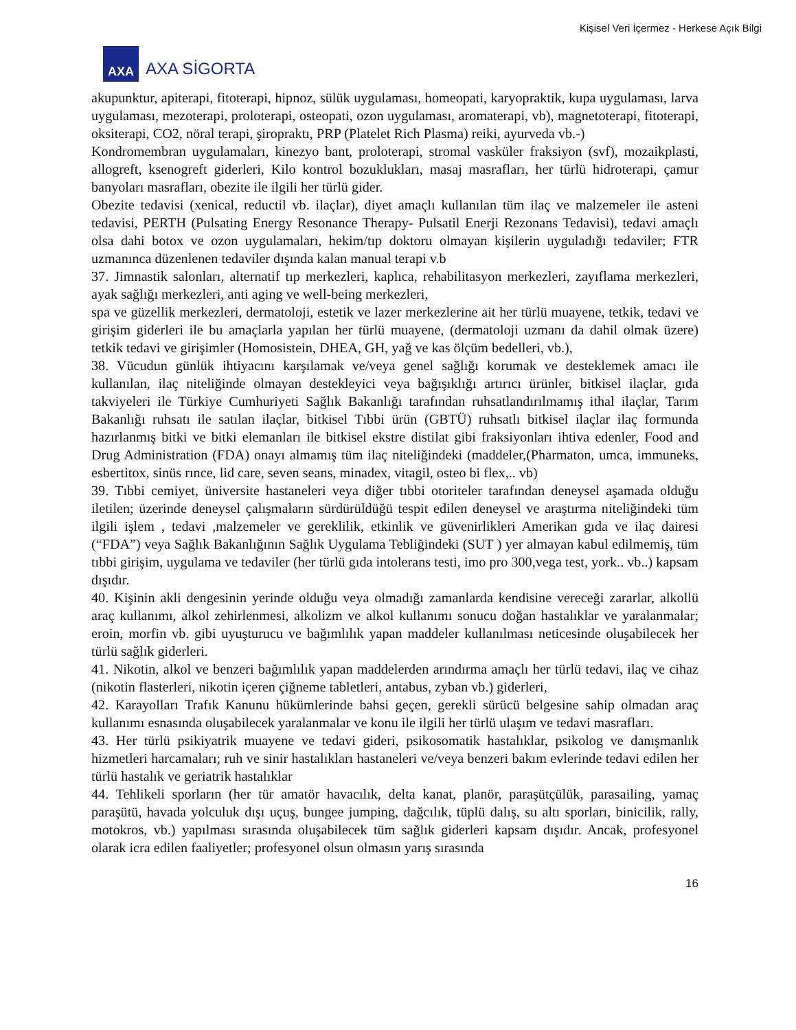Kişisel Veri İçermez - Herkese Açık Bilgi
AXA
AXA SİGORTA
akupunktur, apiterapi, fitoterapi, hipnoz, sülük uygulaması, homeopati, karyopraktik, kupa uygulaması, larva uygulaması, mezoterapi, proloterapi, osteopati, ozon uygulaması, aromaterapi, vb), magnetoterapi, fitoterapi, oksiterapi, CO2, nöral terapi, şiropraktı, PRP (Platelet Rich Plasma) reiki, ayurveda vb.-)
Kondromembran uygulamaları, kinezyo bant, proloterapi, stromal vasküler fraksiyon (svf), mozaikplasti, allogreft, ksenogreft giderleri, Kilo kontrol bozuklukları, masaj masrafları, her türlü hidroterapi, çamur banyoları masrafları, obezite ile ilgili her türlü gider.
Obezite tedavisi (xenical, reductil vb. ilaçlar), diyet amaçlı kullanılan tüm ilaç ve malzemeler ile asteni tedavisi, PERTH (Pulsating Energy Resonance Therapy- Pulsatil Enerji Rezonans Tedavisi), tedavi amaçlı olsa dahi botox ve ozon uygulamaları, hekim/tıp doktoru olmayan kişilerin uyguladığı tedaviler; FTR uzmanınca düzenlenen tedaviler dışında kalan manual terapi v.b
37. Jimnastik salonları, alternatif tıp merkezleri, kaplıca, rehabilitasyon merkezleri, zayıflama merkezleri, ayak sağlığı merkezleri, anti aging ve well-being merkezleri,
spa ve güzellik merkezleri, dermatoloji, estetik ve lazer merkezlerine ait her türlü muayene, tetkik, tedavi ve girişim giderleri ile bu amaçlarla yapılan her türlü muayene, (dermatoloji uzmanı da dahil olmak üzere) tetkik tedavi ve girişimler (Homosistein, DHEA, GH, yağ ve kas ölçüm bedelleri, vb.),
38. Vücudun günlük ihtiyacını karşılamak ve/veya genel sağlığı korumak ve desteklemek amacı ile kullanılan, ilaç niteliğinde olmayan destekleyici veya bağışıklığı artırıcı ürünler, bitkisel ilaçlar, gıda takviyeleri ile Türkiye Cumhuriyeti Sağlık Bakanlığı tarafından ruhsatlandırılmamış ithal ilaçlar, Tarım Bakanlığı ruhsatı ile satılan ilaçlar, bitkisel Tıbbi ürün (GBTÜ) ruhsatlı bitkisel ilaçlar ilaç formunda hazırlanmış bitki ve bitki elemanları ile bitkisel ekstre distilat gibi fraksiyonları ihtiva edenler, Food and Drug Administration (FDA) onayı almamış tüm ilaç niteliğindeki (maddeler,(Pharmaton, umca, immuneks, esbertitox, sinüs rınce, lid care, seven seans, minadex, vitagil, osteo bi flex,.. vb)
39. Tıbbi cemiyet, üniversite hastaneleri veya diğer tıbbi otoriteler tarafından deneysel aşamada olduğu iletilen; üzerinde deneysel çalışmaların sürdürüldüğü tespit edilen deneysel ve araştırma niteliğindeki tüm ilgili işlem , tedavi ,malzemeler ve gereklilik, etkinlik ve güvenirlikleri Amerikan gıda ve ilaç dairesi (“FDA”) veya Sağlık Bakanlığının Sağlık Uygulama Tebliğindeki (SUT ) yer almayan kabul edilmemiş, tüm tıbbi girişim, uygulama ve tedaviler (her türlü gıda intolerans testi, imo pro 300,vega test, york.. vb..) kapsam dışıdır.
40. Kişinin akli dengesinin yerinde olduğu veya olmadığı zamanlarda kendisine vereceği zararlar, alkollü araç kullanımı, alkol zehirlenmesi, alkolizm ve alkol kullanımı sonucu doğan hastalıklar ve yaralanmalar; eroin, morfin vb. gibi uyuşturucu ve bağımlılık yapan maddeler kullanılması neticesinde oluşabilecek her türlü sağlık giderleri.
41. Nikotin, alkol ve benzeri bağımlılık yapan maddelerden arındırma amaçlı her türlü tedavi, ilaç ve cihaz (nikotin flasterleri, nikotin içeren çiğneme tabletleri, antabus, zyban vb.) giderleri,
42. Karayolları Trafık Kanunu hükümlerinde bahsi geçen, gerekli sürücü belgesine sahip olmadan araç kullanımı esnasında oluşabilecek yaralanmalar ve konu ile ilgili her türlü ulaşım ve tedavi masrafları.
43. Her türlü psikiyatrik muayene ve tedavi gideri, psikosomatik hastalıklar, psikolog ve danışmanlık hizmetleri harcamaları; ruh ve sinir hastalıkları hastaneleri ve/veya benzeri bakım evlerinde tedavi edilen her türlü hastalık ve geriatrik hastalıklar
44. Tehlikeli sporların (her tür amatör havacılık, delta kanat, planör, paraşütçülük, parasailing, yamaç paraşütü, havada yolculuk dışı uçuş, bungee jumping, dağcılık, tüplü dalış, su altı sporları, binicilik, rally, motokros, vb.) yapılması sırasında oluşabilecek tüm sağlık giderleri kapsam dışıdır. Ancak, profesyonel olarak icra edilen faaliyetler; profesyonel olsun olmasın yarış sırasında
16